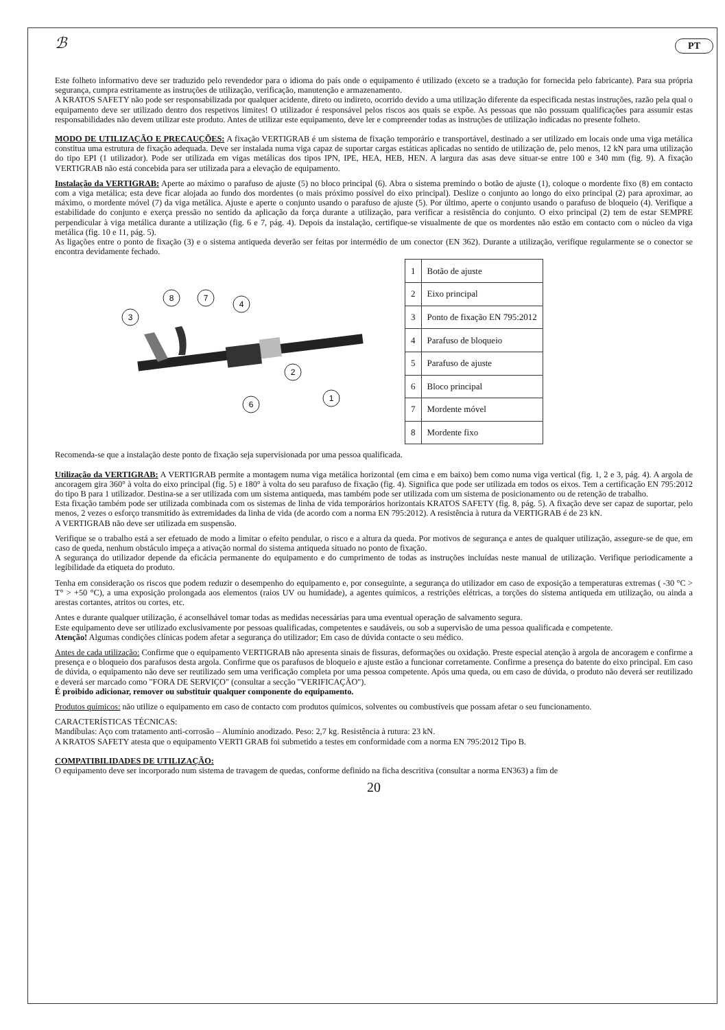ℬ PT
Este folheto informativo deve ser traduzido pelo revendedor para o idioma do país onde o equipamento é utilizado (exceto se a tradução for fornecida pelo fabricante). Para sua própria segurança, cumpra estritamente as instruções de utilização, verificação, manutenção e armazenamento.
A KRATOS SAFETY não pode ser responsabilizada por qualquer acidente, direto ou indireto, ocorrido devido a uma utilização diferente da especificada nestas instruções, razão pela qual o equipamento deve ser utilizado dentro dos respetivos limites! O utilizador é responsável pelos riscos aos quais se expõe. As pessoas que não possuam qualificações para assumir estas responsabilidades não devem utilizar este produto. Antes de utilizar este equipamento, deve ler e compreender todas as instruções de utilização indicadas no presente folheto.
MODO DE UTILIZAÇÃO E PRECAUÇÕES: A fixação VERTIGRAB é um sistema de fixação temporário e transportável, destinado a ser utilizado em locais onde uma viga metálica constitua uma estrutura de fixação adequada. Deve ser instalada numa viga capaz de suportar cargas estáticas aplicadas no sentido de utilização de, pelo menos, 12 kN para uma utilização do tipo EPI (1 utilizador). Pode ser utilizada em vigas metálicas dos tipos IPN, IPE, HEA, HEB, HEN. A largura das asas deve situar-se entre 100 e 340 mm (fig. 9). A fixação VERTIGRAB não está concebida para ser utilizada para a elevação de equipamento.
Instalação da VERTIGRAB: Aperte ao máximo o parafuso de ajuste (5) no bloco principal (6). Abra o sistema premindo o botão de ajuste (1), coloque o mordente fixo (8) em contacto com a viga metálica; esta deve ficar alojada ao fundo dos mordentes (o mais próximo possível do eixo principal). Deslize o conjunto ao longo do eixo principal (2) para aproximar, ao máximo, o mordente móvel (7) da viga metálica. Ajuste e aperte o conjunto usando o parafuso de ajuste (5). Por último, aperte o conjunto usando o parafuso de bloqueio (4). Verifique a estabilidade do conjunto e exerça pressão no sentido da aplicação da força durante a utilização, para verificar a resistência do conjunto. O eixo principal (2) tem de estar SEMPRE perpendicular à viga metálica durante a utilização (fig. 6 e 7, pág. 4). Depois da instalação, certifique-se visualmente de que os mordentes não estão em contacto com o núcleo da viga metálica (fig. 10 e 11, pág. 5).
As ligações entre o ponto de fixação (3) e o sistema antiqueda deverão ser feitas por intermédio de um conector (EN 362). Durante a utilização, verifique regularmente se o conector se encontra devidamente fechado.
3
8
7
4
2
6
1
| 1 | Botão de ajuste |
| 2 | Eixo principal |
| 3 | Ponto de fixação EN 795:2012 |
| 4 | Parafuso de bloqueio |
| 5 | Parafuso de ajuste |
| 6 | Bloco principal |
| 7 | Mordente móvel |
| 8 | Mordente fixo |
Recomenda-se que a instalação deste ponto de fixação seja supervisionada por uma pessoa qualificada.
Utilização da VERTIGRAB: A VERTIGRAB permite a montagem numa viga metálica horizontal (em cima e em baixo) bem como numa viga vertical (fig. 1, 2 e 3, pág. 4). A argola de ancoragem gira 360° à volta do eixo principal (fig. 5) e 180° à volta do seu parafuso de fixação (fig. 4). Significa que pode ser utilizada em todos os eixos. Tem a certificação EN 795:2012 do tipo B para 1 utilizador. Destina-se a ser utilizada com um sistema antiqueda, mas também pode ser utilizada com um sistema de posicionamento ou de retenção de trabalho.
Esta fixação também pode ser utilizada combinada com os sistemas de linha de vida temporários horizontais KRATOS SAFETY (fig. 8, pág. 5). A fixação deve ser capaz de suportar, pelo menos, 2 vezes o esforço transmitido às extremidades da linha de vida (de acordo com a norma EN 795:2012). A resistência à rutura da VERTIGRAB é de 23 kN.
A VERTIGRAB não deve ser utilizada em suspensão.
Verifique se o trabalho está a ser efetuado de modo a limitar o efeito pendular, o risco e a altura da queda. Por motivos de segurança e antes de qualquer utilização, assegure-se de que, em caso de queda, nenhum obstáculo impeça a ativação normal do sistema antiqueda situado no ponto de fixação.
A segurança do utilizador depende da eficácia permanente do equipamento e do cumprimento de todas as instruções incluídas neste manual de utilização. Verifique periodicamente a legibilidade da etiqueta do produto.
Tenha em consideração os riscos que podem reduzir o desempenho do equipamento e, por conseguinte, a segurança do utilizador em caso de exposição a temperaturas extremas ( -30 °C > T° > +50 °C), a uma exposição prolongada aos elementos (raios UV ou humidade), a agentes químicos, a restrições elétricas, a torções do sistema antiqueda em utilização, ou ainda a arestas cortantes, atritos ou cortes, etc.
Antes e durante qualquer utilização, é aconselhável tomar todas as medidas necessárias para uma eventual operação de salvamento segura.
Este equipamento deve ser utilizado exclusivamente por pessoas qualificadas, competentes e saudáveis, ou sob a supervisão de uma pessoa qualificada e competente.
Atenção! Algumas condições clínicas podem afetar a segurança do utilizador; Em caso de dúvida contacte o seu médico.
Antes de cada utilização: Confirme que o equipamento VERTIGRAB não apresenta sinais de fissuras, deformações ou oxidação. Preste especial atenção à argola de ancoragem e confirme a presença e o bloqueio dos parafusos desta argola. Confirme que os parafusos de bloqueio e ajuste estão a funcionar corretamente. Confirme a presença do batente do eixo principal. Em caso de dúvida, o equipamento não deve ser reutilizado sem uma verificação completa por uma pessoa competente. Após uma queda, ou em caso de dúvida, o produto não deverá ser reutilizado e deverá ser marcado como "FORA DE SERVIÇO" (consultar a secção "VERIFICAÇÃO").
É proibido adicionar, remover ou substituir qualquer componente do equipamento.
Produtos químicos: não utilize o equipamento em caso de contacto com produtos químicos, solventes ou combustíveis que possam afetar o seu funcionamento.
CARACTERÍSTICAS TÉCNICAS:
Mandíbulas: Aço com tratamento anti-corrosão – Alumínio anodizado. Peso: 2,7 kg. Resistência à rutura: 23 kN.
A KRATOS SAFETY atesta que o equipamento VERTI GRAB foi submetido a testes em conformidade com a norma EN 795:2012 Tipo B.
COMPATIBILIDADES DE UTILIZAÇÃO:
O equipamento deve ser incorporado num sistema de travagem de quedas, conforme definido na ficha descritiva (consultar a norma EN363) a fim de
20